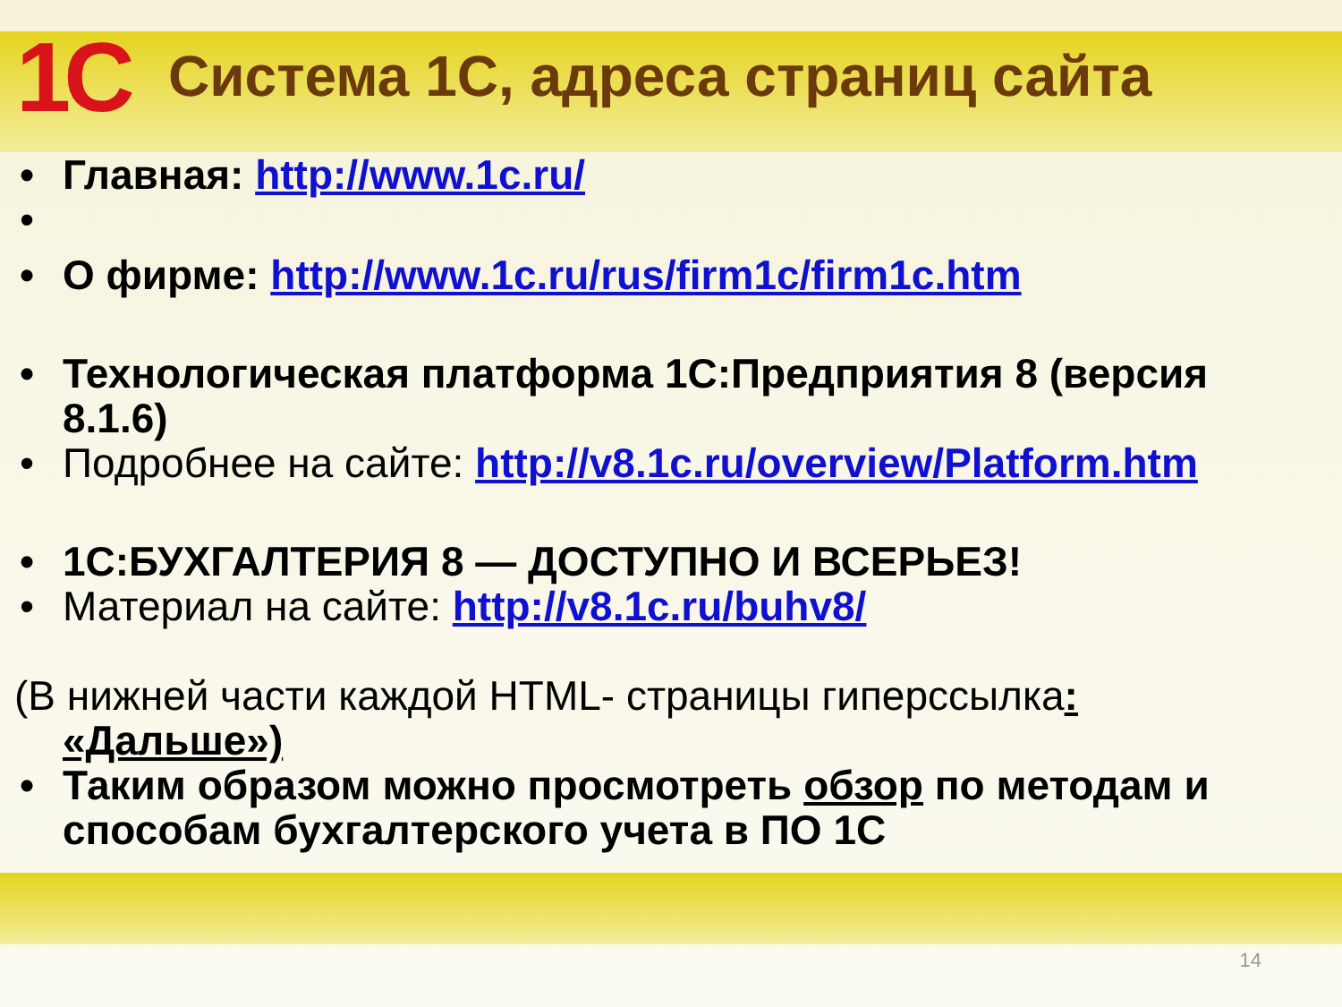1C
Система 1С, адреса страниц сайта
• Главная: http://www.1c.ru/
• • О фирме: http://www.1c.ru/rus/firm1c/firm1c.htm
• Технологическая платформа 1С:Предприятия 8 (версия 8.1.6)
• Подробнее на сайте: http://v8.1c.ru/overview/Platform.htm
• 1С:БУХГАЛТЕРИЯ 8 — ДОСТУПНО И ВСЕРЬЕЗ!
• Материал на сайте: http://v8.1c.ru/buhv8/
(В нижней части каждой HTML- страницы гиперссылка:
«Дальше»)
• Таким образом можно просмотреть обзор по методам и способам бухгалтерского учета в ПО 1С
14